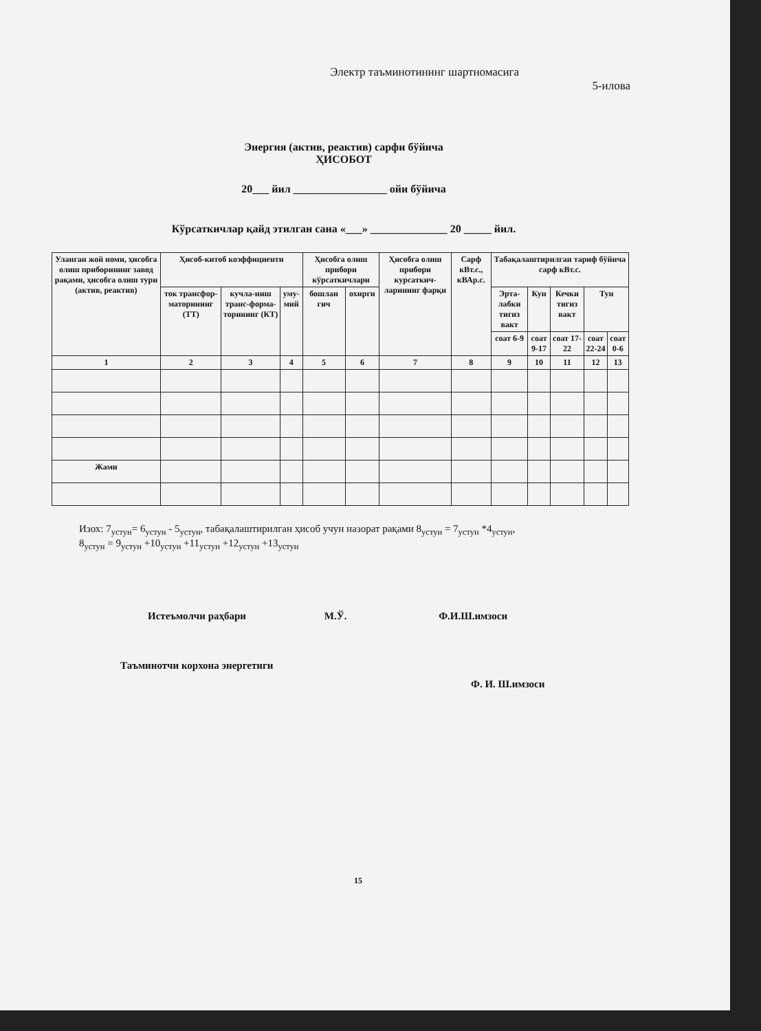Электр таъминотининг шартномасига
5-илова
Энергия (актив, реактив) сарфи бўйича
ҲИСОБОТ
20___ йил _________________ ойи бўйича
Кўрсаткичлар қайд этилган сана «___» ______________ 20 _____ йил.
| Уланган жой номи, ҳисобга олиш приборининг завод рақами, ҳисобга олиш тури (актив, реактив) | Ҳисоб-китоб коэффициенти | | | Ҳисобга олиш прибори кўрсаткичлари | | Ҳисобга олиш прибори курсаткич-ларининг фарқи | Сарф кВт.с., кВАр.с. | Табақалаштирилган тариф бўйича сарф кВт.с. | | | | |
| --- | --- | --- | --- | --- | --- | --- | --- | --- | --- | --- | --- | --- |
| | ток трансфор-маторининг (ТТ) | кучла-ниш транс-форма-торининг (КТ) | уму-мий | бошлан гич | охирги | | | Эрта-лабки тигиз вакт | Кун | Кечки тигиз вакт | Тун | |
| | | | | | | | | соат 6-9 | соат 9-17 | соат 17-22 | соат 22-24 | соат 0-6 |
| 1 | 2 | 3 | 4 | 5 | 6 | 7 | 8 | 9 | 10 | 11 | 12 | 13 |
| Жами | | | | | | | | | | | | |
Изох: 7<sub>устун</sub>= 6<sub>устун</sub> - 5<sub>устун</sub>, табақалаштирилган ҳисоб учун назорат рақами 8<sub>устун</sub> = 7<sub>устун</sub> *4<sub>устун</sub>,
8<sub>устун</sub> = 9<sub>устун</sub> +10<sub>устун</sub> +11<sub>устун</sub> +12<sub>устун</sub> +13<sub>устун</sub>
Истеъмолчи раҳбари М.Ў. Ф.И.Ш.имзоси
Таъминотчи корхона энергетиги
Ф. И. Ш.имзоси
15